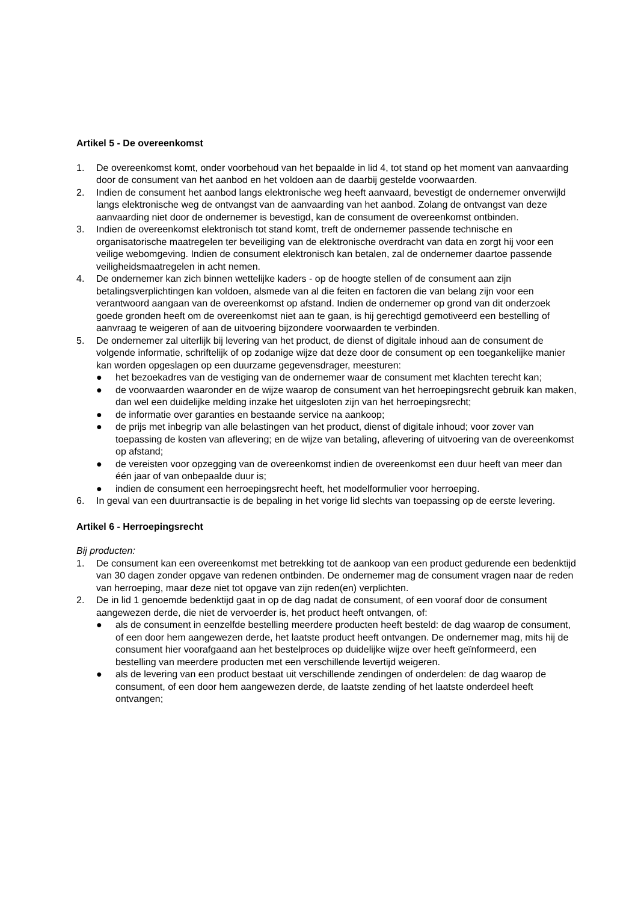Artikel 5 - De overeenkomst
1. De overeenkomst komt, onder voorbehoud van het bepaalde in lid 4, tot stand op het moment van aanvaarding door de consument van het aanbod en het voldoen aan de daarbij gestelde voorwaarden.
2. Indien de consument het aanbod langs elektronische weg heeft aanvaard, bevestigt de ondernemer onverwijld langs elektronische weg de ontvangst van de aanvaarding van het aanbod. Zolang de ontvangst van deze aanvaarding niet door de ondernemer is bevestigd, kan de consument de overeenkomst ontbinden.
3. Indien de overeenkomst elektronisch tot stand komt, treft de ondernemer passende technische en organisatorische maatregelen ter beveiliging van de elektronische overdracht van data en zorgt hij voor een veilige webomgeving. Indien de consument elektronisch kan betalen, zal de ondernemer daartoe passende veiligheidsmaatregelen in acht nemen.
4. De ondernemer kan zich binnen wettelijke kaders - op de hoogte stellen of de consument aan zijn betalingsverplichtingen kan voldoen, alsmede van al die feiten en factoren die van belang zijn voor een verantwoord aangaan van de overeenkomst op afstand. Indien de ondernemer op grond van dit onderzoek goede gronden heeft om de overeenkomst niet aan te gaan, is hij gerechtigd gemotiveerd een bestelling of aanvraag te weigeren of aan de uitvoering bijzondere voorwaarden te verbinden.
5. De ondernemer zal uiterlijk bij levering van het product, de dienst of digitale inhoud aan de consument de volgende informatie, schriftelijk of op zodanige wijze dat deze door de consument op een toegankelijke manier kan worden opgeslagen op een duurzame gegevensdrager, meesturen:
● het bezoekadres van de vestiging van de ondernemer waar de consument met klachten terecht kan;
● de voorwaarden waaronder en de wijze waarop de consument van het herroepingsrecht gebruik kan maken, dan wel een duidelijke melding inzake het uitgesloten zijn van het herroepingsrecht;
● de informatie over garanties en bestaande service na aankoop;
● de prijs met inbegrip van alle belastingen van het product, dienst of digitale inhoud; voor zover van toepassing de kosten van aflevering; en de wijze van betaling, aflevering of uitvoering van de overeenkomst op afstand;
● de vereisten voor opzegging van de overeenkomst indien de overeenkomst een duur heeft van meer dan één jaar of van onbepaalde duur is;
● indien de consument een herroepingsrecht heeft, het modelformulier voor herroeping.
6. In geval van een duurtransactie is de bepaling in het vorige lid slechts van toepassing op de eerste levering.
Artikel 6 - Herroepingsrecht
Bij producten:
1. De consument kan een overeenkomst met betrekking tot de aankoop van een product gedurende een bedenktijd van 30 dagen zonder opgave van redenen ontbinden. De ondernemer mag de consument vragen naar de reden van herroeping, maar deze niet tot opgave van zijn reden(en) verplichten.
2. De in lid 1 genoemde bedenktijd gaat in op de dag nadat de consument, of een vooraf door de consument aangewezen derde, die niet de vervoerder is, het product heeft ontvangen, of:
● als de consument in eenzelfde bestelling meerdere producten heeft besteld: de dag waarop de consument, of een door hem aangewezen derde, het laatste product heeft ontvangen. De ondernemer mag, mits hij de consument hier voorafgaand aan het bestelproces op duidelijke wijze over heeft geïnformeerd, een bestelling van meerdere producten met een verschillende levertijd weigeren.
● als de levering van een product bestaat uit verschillende zendingen of onderdelen: de dag waarop de consument, of een door hem aangewezen derde, de laatste zending of het laatste onderdeel heeft ontvangen;